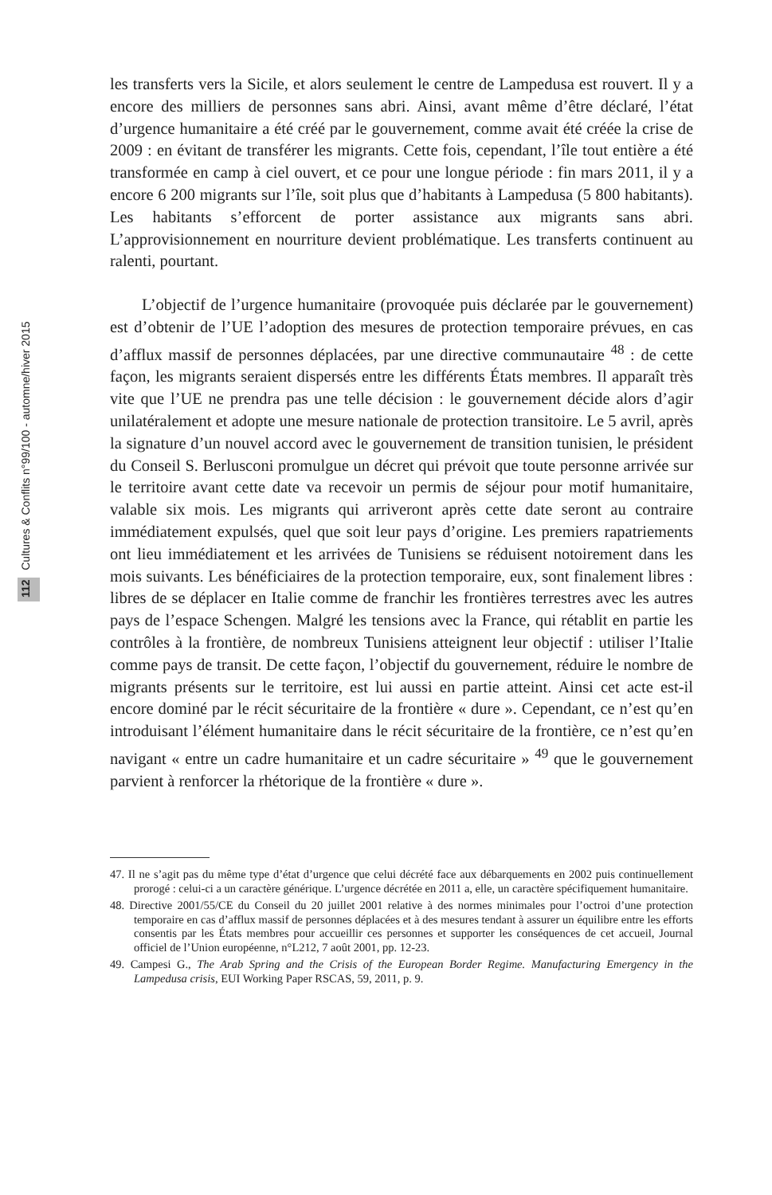112 Cultures & Conflits n°99/100 - automne/hiver 2015
les transferts vers la Sicile, et alors seulement le centre de Lampedusa est rouvert. Il y a encore des milliers de personnes sans abri. Ainsi, avant même d’être déclaré, l’état d’urgence humanitaire a été créé par le gouvernement, comme avait été créée la crise de 2009 : en évitant de transférer les migrants. Cette fois, cependant, l’île tout entière a été transformée en camp à ciel ouvert, et ce pour une longue période : fin mars 2011, il y a encore 6 200 migrants sur l’île, soit plus que d’habitants à Lampedusa (5 800 habitants). Les habitants s’efforcent de porter assistance aux migrants sans abri. L’approvisionnement en nourriture devient problématique. Les transferts continuent au ralenti, pourtant.
L’objectif de l’urgence humanitaire (provoquée puis déclarée par le gouvernement) est d’obtenir de l’UE l’adoption des mesures de protection temporaire prévues, en cas d’afflux massif de personnes déplacées, par une directive communautaire <sup>48</sup> : de cette façon, les migrants seraient dispersés entre les différents États membres. Il apparaît très vite que l’UE ne prendra pas une telle décision : le gouvernement décide alors d’agir unilatéralement et adopte une mesure nationale de protection transitoire. Le 5 avril, après la signature d’un nouvel accord avec le gouvernement de transition tunisien, le président du Conseil S. Berlusconi promulgue un décret qui prévoit que toute personne arrivée sur le territoire avant cette date va recevoir un permis de séjour pour motif humanitaire, valable six mois. Les migrants qui arriveront après cette date seront au contraire immédiatement expulsés, quel que soit leur pays d’origine. Les premiers rapatriements ont lieu immédiatement et les arrivées de Tunisiens se réduisent notoirement dans les mois suivants. Les bénéficiaires de la protection temporaire, eux, sont finalement libres : libres de se déplacer en Italie comme de franchir les frontières terrestres avec les autres pays de l’espace Schengen. Malgré les tensions avec la France, qui rétablit en partie les contrôles à la frontière, de nombreux Tunisiens atteignent leur objectif : utiliser l’Italie comme pays de transit. De cette façon, l’objectif du gouvernement, réduire le nombre de migrants présents sur le territoire, est lui aussi en partie atteint. Ainsi cet acte est-il encore dominé par le récit sécuritaire de la frontière « dure ». Cependant, ce n’est qu’en introduisant l’élément humanitaire dans le récit sécuritaire de la frontière, ce n’est qu’en navigant « entre un cadre humanitaire et un cadre sécuritaire » <sup>49</sup> que le gouvernement parvient à renforcer la rhétorique de la frontière « dure ».
47. Il ne s’agit pas du même type d’état d’urgence que celui décrété face aux débarquements en 2002 puis continuellement prorogé : celui-ci a un caractère générique. L’urgence décrétée en 2011 a, elle, un caractère spécifiquement humanitaire.
48. Directive 2001/55/CE du Conseil du 20 juillet 2001 relative à des normes minimales pour l’octroi d’une protection temporaire en cas d’afflux massif de personnes déplacées et à des mesures tendant à assurer un équilibre entre les efforts consentis par les États membres pour accueillir ces personnes et supporter les conséquences de cet accueil, Journal officiel de l’Union européenne, n°L212, 7 août 2001, pp. 12-23.
49. Campesi G., The Arab Spring and the Crisis of the European Border Regime. Manufacturing Emergency in the Lampedusa crisis, EUI Working Paper RSCAS, 59, 2011, p. 9.